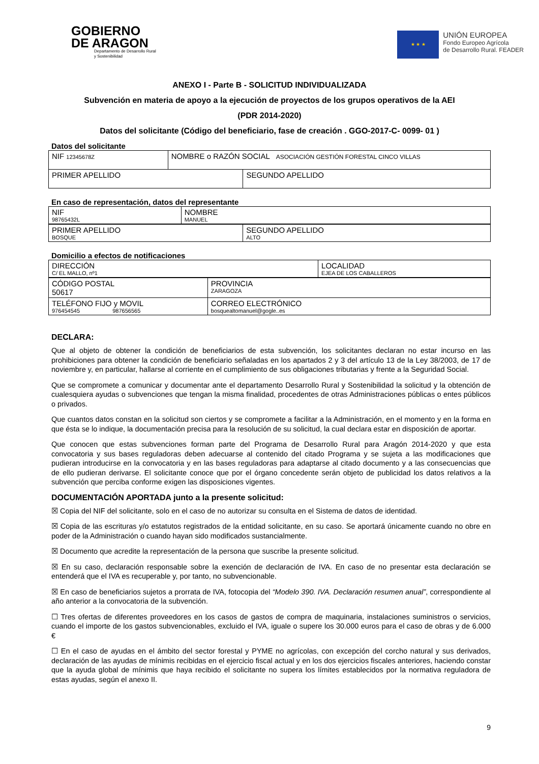GOBIERNO
DE ARAGON
Departamento de Desarrollo Rural
y Sostenibilidad
★ ★ ★
UNIÓN EUROPEA
Fondo Europeo Agrícola
de Desarrollo Rural. FEADER
ANEXO I - Parte B - SOLICITUD INDIVIDUALIZADA
Subvención en materia de apoyo a la ejecución de proyectos de los grupos operativos de la AEI
(PDR 2014-2020)
Datos del solicitante (Código del beneficiario, fase de creación . GGO-2017-C- 0099- 01 )
Datos del solicitante
| NIF 12345678Z | NOMBRE o RAZÓN SOCIAL ASOCIACIÓN GESTIÓN FORESTAL CINCO VILLAS | |
| PRIMER APELLIDO | | SEGUNDO APELLIDO |
En caso de representación, datos del representante
| NIF 98765432L | NOMBRE MANUEL |
| PRIMER APELLIDO BOSQUE | SEGUNDO APELLIDO ALTO |
Domicilio a efectos de notificaciones
| DIRECCIÓN C/ EL MALLO, nº1 | LOCALIDAD EJEA DE LOS CABALLEROS |
| CÓDIGO POSTAL 50617 | PROVINCIA ZARAGOZA |
| TELÉFONO FIJO y MOVIL 976454545 987656565 | CORREO ELECTRÓNICO bosquealtomanuel@gogle..es |
DECLARA:
Que al objeto de obtener la condición de beneficiarios de esta subvención, los solicitantes declaran no estar incurso en las prohibiciones para obtener la condición de beneficiario señaladas en los apartados 2 y 3 del artículo 13 de la Ley 38/2003, de 17 de noviembre y, en particular, hallarse al corriente en el cumplimiento de sus obligaciones tributarias y frente a la Seguridad Social.
Que se compromete a comunicar y documentar ante el departamento Desarrollo Rural y Sostenibilidad la solicitud y la obtención de cualesquiera ayudas o subvenciones que tengan la misma finalidad, procedentes de otras Administraciones públicas o entes públicos o privados.
Que cuantos datos constan en la solicitud son ciertos y se compromete a facilitar a la Administración, en el momento y en la forma en que ésta se lo indique, la documentación precisa para la resolución de su solicitud, la cual declara estar en disposición de aportar.
Que conocen que estas subvenciones forman parte del Programa de Desarrollo Rural para Aragón 2014-2020 y que esta convocatoria y sus bases reguladoras deben adecuarse al contenido del citado Programa y se sujeta a las modificaciones que pudieran introducirse en la convocatoria y en las bases reguladoras para adaptarse al citado documento y a las consecuencias que de ello pudieran derivarse. El solicitante conoce que por el órgano concedente serán objeto de publicidad los datos relativos a la subvención que perciba conforme exigen las disposiciones vigentes.
DOCUMENTACIÓN APORTADA junto a la presente solicitud:
☒ Copia del NIF del solicitante, solo en el caso de no autorizar su consulta en el Sistema de datos de identidad.
☒ Copia de las escrituras y/o estatutos registrados de la entidad solicitante, en su caso. Se aportará únicamente cuando no obre en poder de la Administración o cuando hayan sido modificados sustancialmente.
☒ Documento que acredite la representación de la persona que suscribe la presente solicitud.
☒ En su caso, declaración responsable sobre la exención de declaración de IVA. En caso de no presentar esta declaración se entenderá que el IVA es recuperable y, por tanto, no subvencionable.
☒ En caso de beneficiarios sujetos a prorrata de IVA, fotocopia del “Modelo 390. IVA. Declaración resumen anual”, correspondiente al año anterior a la convocatoria de la subvención.
☐ Tres ofertas de diferentes proveedores en los casos de gastos de compra de maquinaria, instalaciones suministros o servicios, cuando el importe de los gastos subvencionables, excluido el IVA, iguale o supere los 30.000 euros para el caso de obras y de 6.000 €
☐ En el caso de ayudas en el ámbito del sector forestal y PYME no agrícolas, con excepción del corcho natural y sus derivados, declaración de las ayudas de mínimis recibidas en el ejercicio fiscal actual y en los dos ejercicios fiscales anteriores, haciendo constar que la ayuda global de mínimis que haya recibido el solicitante no supera los límites establecidos por la normativa reguladora de estas ayudas, según el anexo II.
9